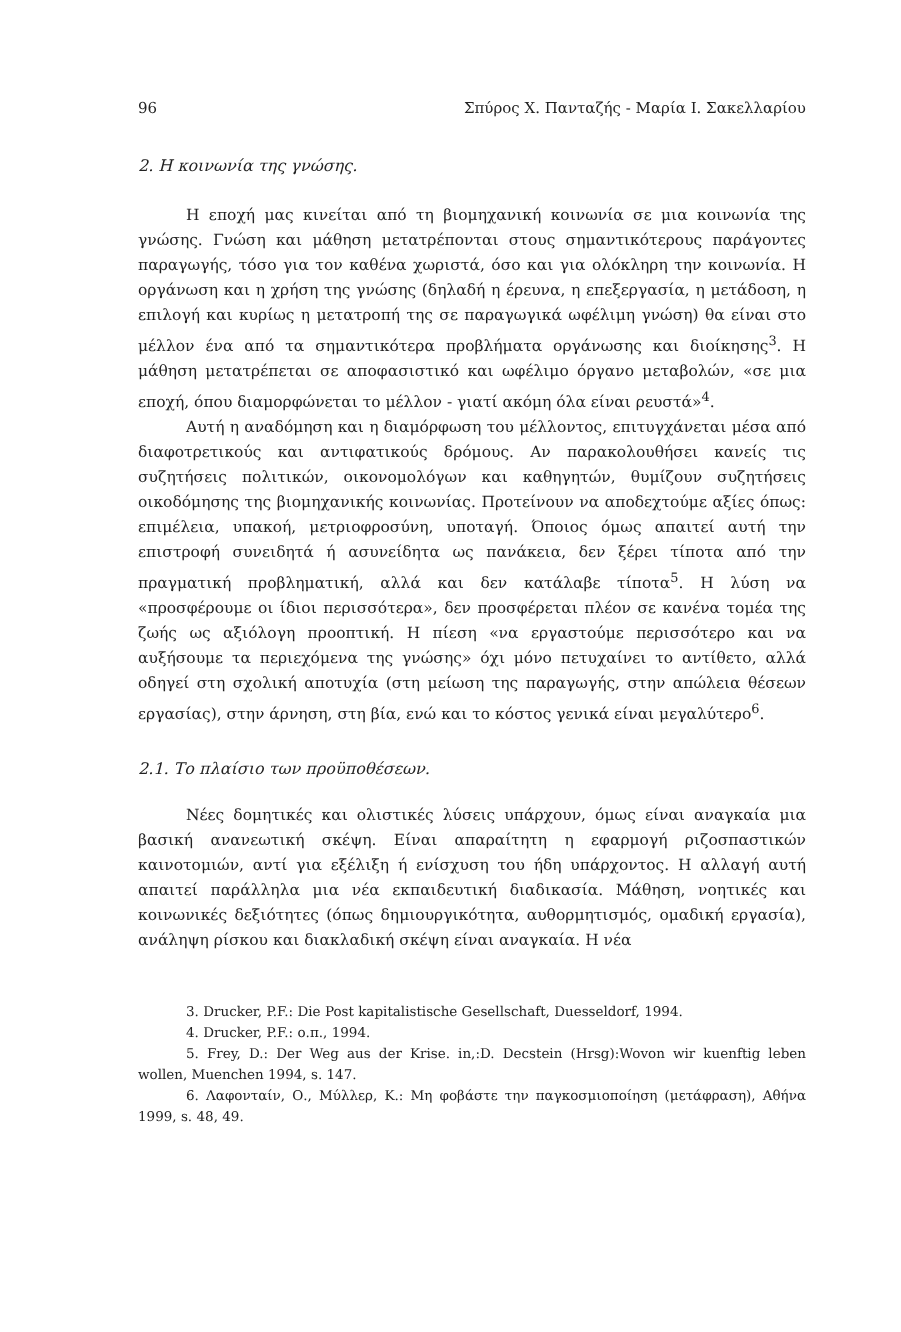96 Σπύρος Χ. Πανταζής - Μαρία Ι. Σακελλαρίου
2. Η κοινωνία της γνώσης.
Η εποχή μας κινείται από τη βιομηχανική κοινωνία σε μια κοινωνία της γνώσης. Γνώση και μάθηση μετατρέπονται στους σημαντικότερους παράγοντες παραγωγής, τόσο για τον καθένα χωριστά, όσο και για ολόκληρη την κοινωνία. Η οργάνωση και η χρήση της γνώσης (δηλαδή η έρευνα, η επεξεργασία, η μετάδοση, η επιλογή και κυρίως η μετατροπή της σε παραγωγικά ωφέλιμη γνώση) θα είναι στο μέλλον ένα από τα σημαντικότερα προβλήματα οργάνωσης και διοίκησης<sup>3</sup>. Η μάθηση μετατρέπεται σε αποφασιστικό και ωφέλιμο όργανο μεταβολών, «σε μια εποχή, όπου διαμορφώνεται το μέλλον - γιατί ακόμη όλα είναι ρευστά»<sup>4</sup>.
Αυτή η αναδόμηση και η διαμόρφωση του μέλλοντος, επιτυγχάνεται μέσα από διαφοτρετικούς και αντιφατικούς δρόμους. Αν παρακολουθήσει κανείς τις συζητήσεις πολιτικών, οικονομολόγων και καθηγητών, θυμίζουν συζητήσεις οικοδόμησης της βιομηχανικής κοινωνίας. Προτείνουν να αποδεχτούμε αξίες όπως: επιμέλεια, υπακοή, μετριοφροσύνη, υποταγή. Όποιος όμως απαιτεί αυτή την επιστροφή συνειδητά ή ασυνείδητα ως πανάκεια, δεν ξέρει τίποτα από την πραγματική προβληματική, αλλά και δεν κατάλαβε τίποτα<sup>5</sup>. Η λύση να «προσφέρουμε οι ίδιοι περισσότερα», δεν προσφέρεται πλέον σε κανένα τομέα της ζωής ως αξιόλογη προοπτική. Η πίεση «να εργαστούμε περισσότερο και να αυξήσουμε τα περιεχόμενα της γνώσης» όχι μόνο πετυχαίνει το αντίθετο, αλλά οδηγεί στη σχολική αποτυχία (στη μείωση της παραγωγής, στην απώλεια θέσεων εργασίας), στην άρνηση, στη βία, ενώ και το κόστος γενικά είναι μεγαλύτερο<sup>6</sup>.
2.1. Το πλαίσιο των προϋποθέσεων.
Νέες δομητικές και ολιστικές λύσεις υπάρχουν, όμως είναι αναγκαία μια βασική ανανεωτική σκέψη. Είναι απαραίτητη η εφαρμογή ριζοσπαστικών καινοτομιών, αντί για εξέλιξη ή ενίσχυση του ήδη υπάρχοντος. Η αλλαγή αυτή απαιτεί παράλληλα μια νέα εκπαιδευτική διαδικασία. Μάθηση, νοητικές και κοινωνικές δεξιότητες (όπως δημιουργικότητα, αυθορμητισμός, ομαδική εργασία), ανάληψη ρίσκου και διακλαδική σκέψη είναι αναγκαία. Η νέα
3. Drucker, P.F.: Die Post kapitalistische Gesellschaft, Duesseldorf, 1994.
4. Drucker, P.F.: ο.π., 1994.
5. Frey, D.: Der Weg aus der Krise. in,:D. Decstein (Hrsg):Wovon wir kuenftig leben wollen, Muenchen 1994, s. 147.
6. Λαφονταίν, Ο., Μύλλερ, Κ.: Μη φοβάστε την παγκοσμιοποίηση (μετάφραση), Αθήνα 1999, s. 48, 49.